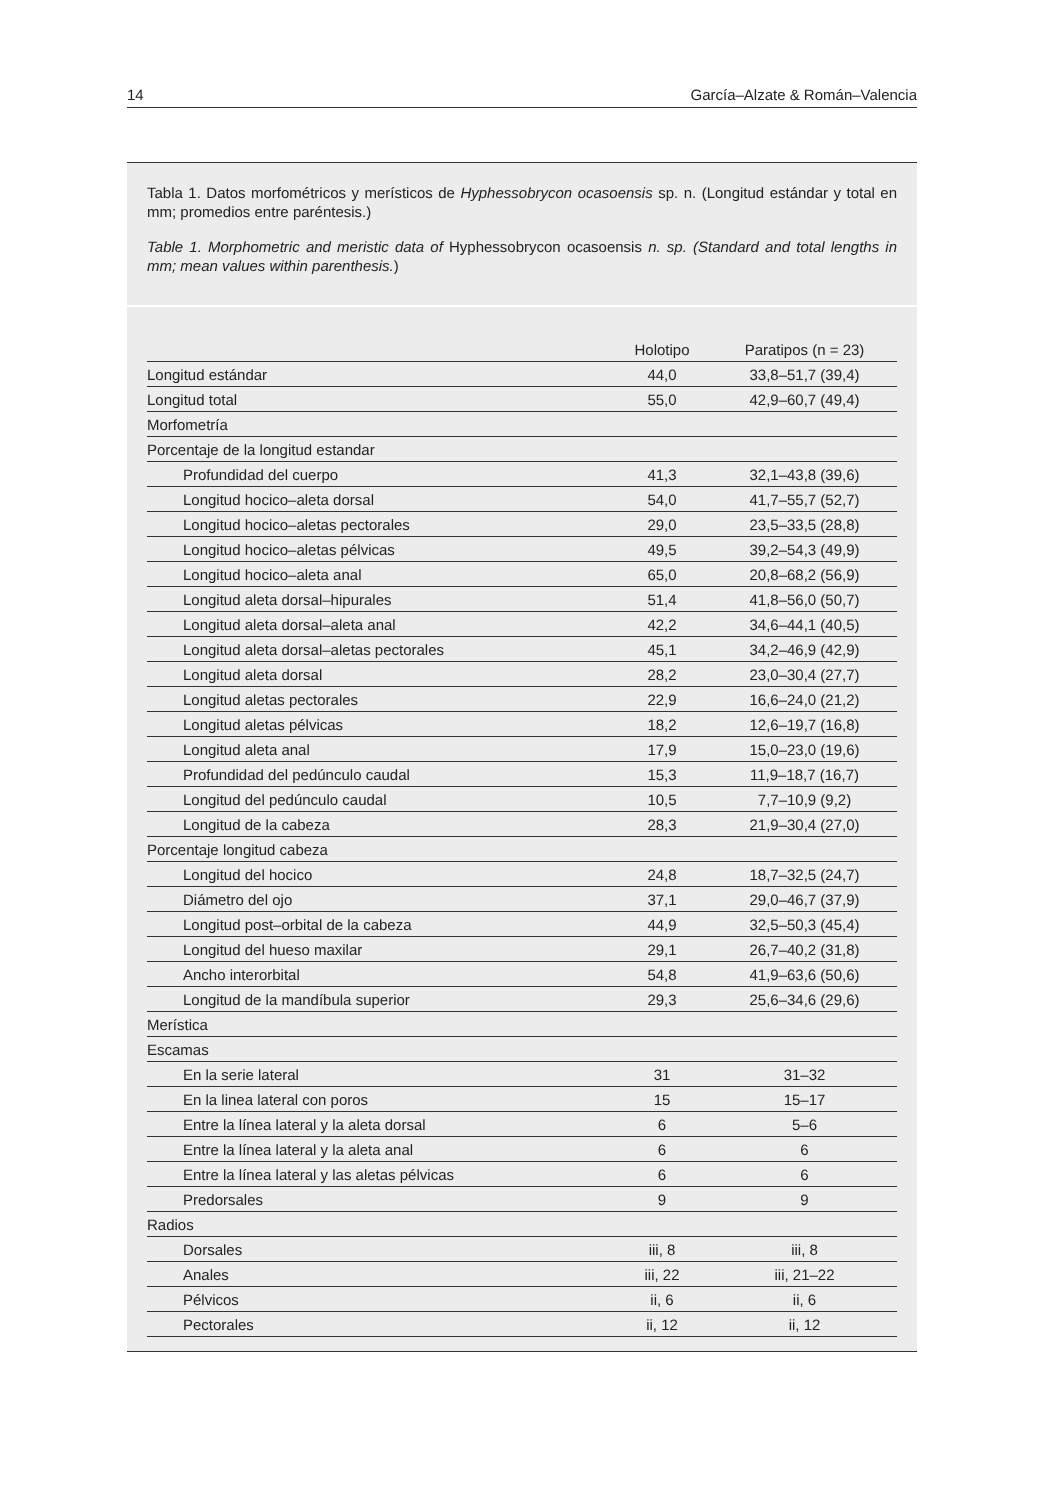14 García–Alzate & Román–Valencia
Tabla 1. Datos morfométricos y merísticos de Hyphessobrycon ocasoensis sp. n. (Longitud estándar y total en mm; promedios entre paréntesis.)
Table 1. Morphometric and meristic data of Hyphessobrycon ocasoensis n. sp. (Standard and total lengths in mm; mean values within parenthesis.)
| | Holotipo | Paratipos (n = 23) |
| --- | --- | --- |
| Longitud estándar | 44,0 | 33,8–51,7 (39,4) |
| Longitud total | 55,0 | 42,9–60,7 (49,4) |
| Morfometría | | |
| Porcentaje de la longitud estandar | | |
| Profundidad del cuerpo | 41,3 | 32,1–43,8 (39,6) |
| Longitud hocico–aleta dorsal | 54,0 | 41,7–55,7 (52,7) |
| Longitud hocico–aletas pectorales | 29,0 | 23,5–33,5 (28,8) |
| Longitud hocico–aletas pélvicas | 49,5 | 39,2–54,3 (49,9) |
| Longitud hocico–aleta anal | 65,0 | 20,8–68,2 (56,9) |
| Longitud aleta dorsal–hipurales | 51,4 | 41,8–56,0 (50,7) |
| Longitud aleta dorsal–aleta anal | 42,2 | 34,6–44,1 (40,5) |
| Longitud aleta dorsal–aletas pectorales | 45,1 | 34,2–46,9 (42,9) |
| Longitud aleta dorsal | 28,2 | 23,0–30,4 (27,7) |
| Longitud aletas pectorales | 22,9 | 16,6–24,0 (21,2) |
| Longitud aletas pélvicas | 18,2 | 12,6–19,7 (16,8) |
| Longitud aleta anal | 17,9 | 15,0–23,0 (19,6) |
| Profundidad del pedúnculo caudal | 15,3 | 11,9–18,7 (16,7) |
| Longitud del pedúnculo caudal | 10,5 | 7,7–10,9 (9,2) |
| Longitud de la cabeza | 28,3 | 21,9–30,4 (27,0) |
| Porcentaje longitud cabeza | | |
| Longitud del hocico | 24,8 | 18,7–32,5 (24,7) |
| Diámetro del ojo | 37,1 | 29,0–46,7 (37,9) |
| Longitud post–orbital de la cabeza | 44,9 | 32,5–50,3 (45,4) |
| Longitud del hueso maxilar | 29,1 | 26,7–40,2 (31,8) |
| Ancho interorbital | 54,8 | 41,9–63,6 (50,6) |
| Longitud de la mandíbula superior | 29,3 | 25,6–34,6 (29,6) |
| Merística | | |
| Escamas | | |
| En la serie lateral | 31 | 31–32 |
| En la linea lateral con poros | 15 | 15–17 |
| Entre la línea lateral y la aleta dorsal | 6 | 5–6 |
| Entre la línea lateral y la aleta anal | 6 | 6 |
| Entre la línea lateral y las aletas pélvicas | 6 | 6 |
| Predorsales | 9 | 9 |
| Radios | | |
| Dorsales | iii, 8 | iii, 8 |
| Anales | iii, 22 | iii, 21–22 |
| Pélvicos | ii, 6 | ii, 6 |
| Pectorales | ii, 12 | ii, 12 |